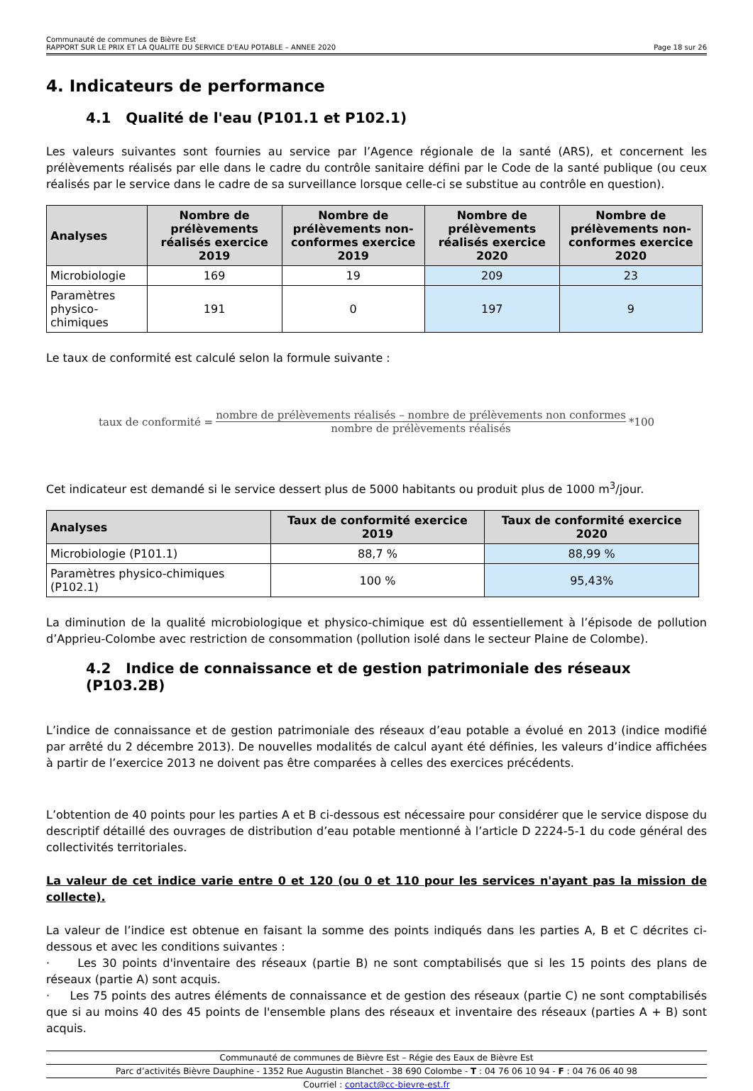Communauté de communes de Bièvre Est
RAPPORT SUR LE PRIX ET LA QUALITE DU SERVICE D'EAU POTABLE – ANNEE 2020 Page 18 sur 26
4. Indicateurs de performance
4.1 Qualité de l'eau (P101.1 et P102.1)
Les valeurs suivantes sont fournies au service par l’Agence régionale de la santé (ARS), et concernent les prélèvements réalisés par elle dans le cadre du contrôle sanitaire défini par le Code de la santé publique (ou ceux réalisés par le service dans le cadre de sa surveillance lorsque celle-ci se substitue au contrôle en question).
| Analyses | Nombre de prélèvements réalisés exercice 2019 | Nombre de prélèvements non-conformes exercice 2019 | Nombre de prélèvements réalisés exercice 2020 | Nombre de prélèvements non-conformes exercice 2020 |
| --- | --- | --- | --- | --- |
| Microbiologie | 169 | 19 | 209 | 23 |
| Paramètres physico-chimiques | 191 | 0 | 197 | 9 |
Le taux de conformité est calculé selon la formule suivante :
taux de conformité = nombre de prélèvements réalisés – nombre de prélèvements non conformes nombre de prélèvements réalisés *100
Cet indicateur est demandé si le service dessert plus de 5000 habitants ou produit plus de 1000 m<sup>3</sup>/jour.
| Analyses | Taux de conformité exercice 2019 | Taux de conformité exercice 2020 |
| --- | --- | --- |
| Microbiologie (P101.1) | 88,7 % | 88,99 % |
| Paramètres physico-chimiques (P102.1) | 100 % | 95,43% |
La diminution de la qualité microbiologique et physico-chimique est dû essentiellement à l’épisode de pollution d’Apprieu-Colombe avec restriction de consommation (pollution isolé dans le secteur Plaine de Colombe).
4.2 Indice de connaissance et de gestion patrimoniale des réseaux (P103.2B)
L’indice de connaissance et de gestion patrimoniale des réseaux d’eau potable a évolué en 2013 (indice modifié par arrêté du 2 décembre 2013). De nouvelles modalités de calcul ayant été définies, les valeurs d’indice affichées à partir de l’exercice 2013 ne doivent pas être comparées à celles des exercices précédents.
L’obtention de 40 points pour les parties A et B ci-dessous est nécessaire pour considérer que le service dispose du descriptif détaillé des ouvrages de distribution d’eau potable mentionné à l’article D 2224-5-1 du code général des collectivités territoriales.
La valeur de cet indice varie entre 0 et 120 (ou 0 et 110 pour les services n'ayant pas la mission de collecte).
La valeur de l’indice est obtenue en faisant la somme des points indiqués dans les parties A, B et C décrites ci-dessous et avec les conditions suivantes :
· Les 30 points d'inventaire des réseaux (partie B) ne sont comptabilisés que si les 15 points des plans de réseaux (partie A) sont acquis.
· Les 75 points des autres éléments de connaissance et de gestion des réseaux (partie C) ne sont comptabilisés que si au moins 40 des 45 points de l'ensemble plans des réseaux et inventaire des réseaux (parties A + B) sont acquis.
Communauté de communes de Bièvre Est – Régie des Eaux de Bièvre Est
Parc d’activités Bièvre Dauphine - 1352 Rue Augustin Blanchet - 38 690 Colombe - T : 04 76 06 10 94 - F : 04 76 06 40 98
Courriel : contact@cc-bievre-est.fr